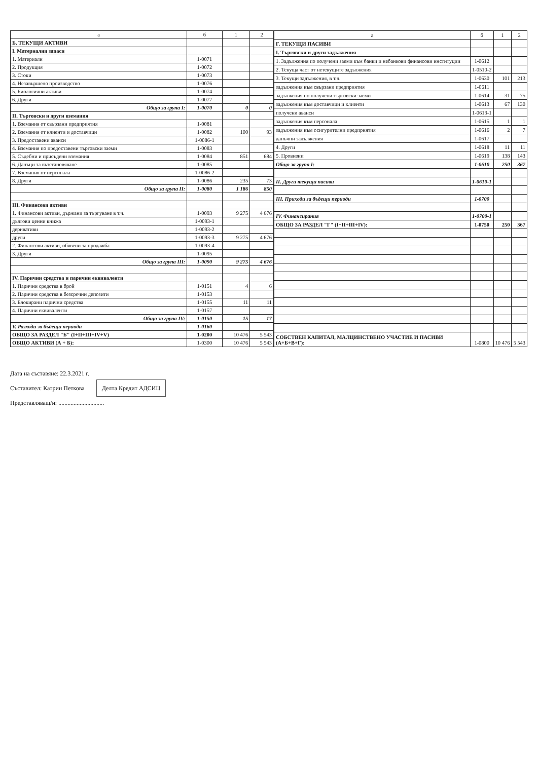| а | б | 1 | 2 |
| --- | --- | --- | --- |
| Б. ТЕКУЩИ АКТИВИ | | | |
| I. Материални запаси | | | |
| 1. Материали | 1-0071 | | |
| 2. Продукция | 1-0072 | | |
| 3. Стоки | 1-0073 | | |
| 4. Незавършено производство | 1-0076 | | |
| 5. Биологични активи | 1-0074 | | |
| 6. Други | 1-0077 | | |
| Общо за група I: | 1-0070 | 0 | 0 |
| II. Търговски и други вземания | | | |
| 1. Вземания от свързани предприятия | 1-0081 | | |
| 2. Вземания от клиенти и доставчици | 1-0082 | 100 | 93 |
| 3. Предоставени аванси | 1-0086-1 | | |
| 4. Вземания по предоставени търговски заеми | 1-0083 | | |
| 5. Съдебни и присъдени вземания | 1-0084 | 851 | 684 |
| 6. Данъци за възстановяване | 1-0085 | | |
| 7. Вземания от персонала | 1-0086-2 | | |
| 8. Други | 1-0086 | 235 | 73 |
| Общо за група II: | 1-0080 | 1 186 | 850 |
| III. Финансови активи | | | |
| 1. Финансови активи, държани за търгуване в т.ч. | 1-0093 | 9 275 | 4 676 |
| дългови ценни книжа | 1-0093-1 | | |
| деривативи | 1-0093-2 | | |
| други | 1-0093-3 | 9 275 | 4 676 |
| 2. Финансови активи, обявени за продажба | 1-0093-4 | | |
| 3. Други | 1-0095 | | |
| Общо за група III: | 1-0090 | 9 275 | 4 676 |
| IV. Парични средства и парични еквиваленти | | | |
| 1. Парични средства в брой | 1-0151 | 4 | 6 |
| 2. Парични средства в безсрочни депозити | 1-0153 | | |
| 3. Блокирани парични средства | 1-0155 | 11 | 11 |
| 4. Парични еквиваленти | 1-0157 | | |
| Общо за група IV: | 1-0150 | 15 | 17 |
| V. Разходи за бъдещи периоди | 1-0160 | | |
| ОБЩО ЗА РАЗДЕЛ "Б" (I+II+III+IV+V) | 1-0200 | 10 476 | 5 543 |
| ОБЩО АКТИВИ (А + Б): | 1-0300 | 10 476 | 5 543 |
| а | б | 1 | 2 |
| --- | --- | --- | --- |
| Г. ТЕКУЩИ ПАСИВИ | | | |
| I. Търговски и други задължения | | | |
| 1. Задължения по получени заеми към банки и небанкови финансови институции | 1-0612 | | |
| 2. Текуща част от нетекущите задължения | 1-0510-2 | | |
| 3. Текущи задължения, в т.ч. | 1-0630 | 101 | 213 |
| задължения към свързани предприятия | 1-0611 | | |
| задължения по получени търговски заеми | 1-0614 | 31 | 75 |
| задължения към доставчици и клиенти | 1-0613 | 67 | 130 |
| получени аванси | 1-0613-1 | | |
| задължения към персонала | 1-0615 | 1 | 1 |
| задължения към осигурителни предприятия | 1-0616 | 2 | 7 |
| данъчни задължения | 1-0617 | | |
| 4. Други | 1-0618 | 11 | 11 |
| 5. Провизии | 1-0619 | 138 | 143 |
| Общо за група I: | 1-0610 | 250 | 367 |
| II. Други текущи пасиви | 1-0610-1 | | |
| III. Приходи за бъдещи периоди | 1-0700 | | |
| IV. Финансирания | 1-0700-1 | | |
| ОБЩО ЗА РАЗДЕЛ "Г" (I+II+III+IV): | 1-0750 | 250 | 367 |
| СОБСТВЕН КАПИТАЛ, МАЛЦИНСТВЕНО УЧАСТИЕ И ПАСИВИ (А+Б+В+Г): | 1-0800 | 10 476 | 5 543 |
Дата на съставяне: 22.3.2021 г.
Съставител: Катрин Петкова Делта Кредит АДСИЦ
Представляващ/и: ..............................